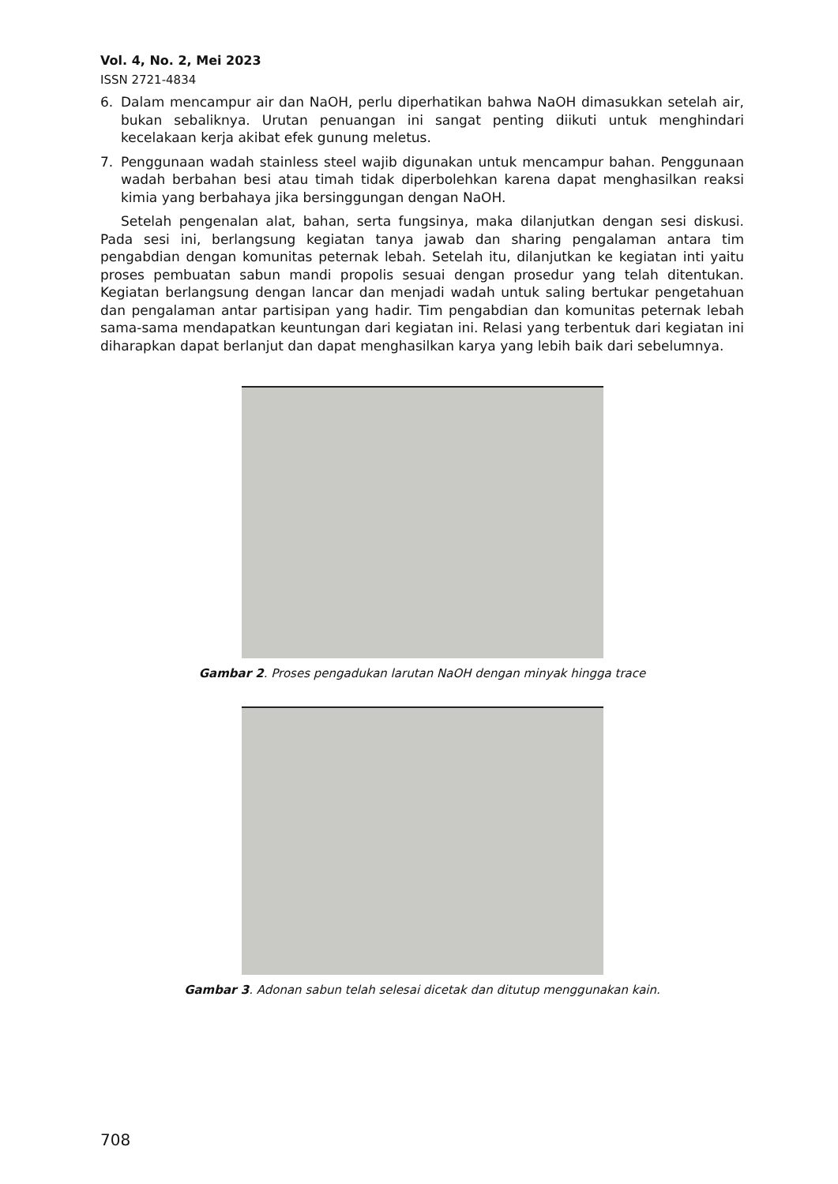Vol. 4, No. 2, Mei 2023
ISSN 2721-4834
6. Dalam mencampur air dan NaOH, perlu diperhatikan bahwa NaOH dimasukkan setelah air, bukan sebaliknya. Urutan penuangan ini sangat penting diikuti untuk menghindari kecelakaan kerja akibat efek gunung meletus.
7. Penggunaan wadah stainless steel wajib digunakan untuk mencampur bahan. Penggunaan wadah berbahan besi atau timah tidak diperbolehkan karena dapat menghasilkan reaksi kimia yang berbahaya jika bersinggungan dengan NaOH.
Setelah pengenalan alat, bahan, serta fungsinya, maka dilanjutkan dengan sesi diskusi. Pada sesi ini, berlangsung kegiatan tanya jawab dan sharing pengalaman antara tim pengabdian dengan komunitas peternak lebah. Setelah itu, dilanjutkan ke kegiatan inti yaitu proses pembuatan sabun mandi propolis sesuai dengan prosedur yang telah ditentukan. Kegiatan berlangsung dengan lancar dan menjadi wadah untuk saling bertukar pengetahuan dan pengalaman antar partisipan yang hadir. Tim pengabdian dan komunitas peternak lebah sama-sama mendapatkan keuntungan dari kegiatan ini. Relasi yang terbentuk dari kegiatan ini diharapkan dapat berlanjut dan dapat menghasilkan karya yang lebih baik dari sebelumnya.
Gambar 2. Proses pengadukan larutan NaOH dengan minyak hingga trace
Gambar 3. Adonan sabun telah selesai dicetak dan ditutup menggunakan kain.
708